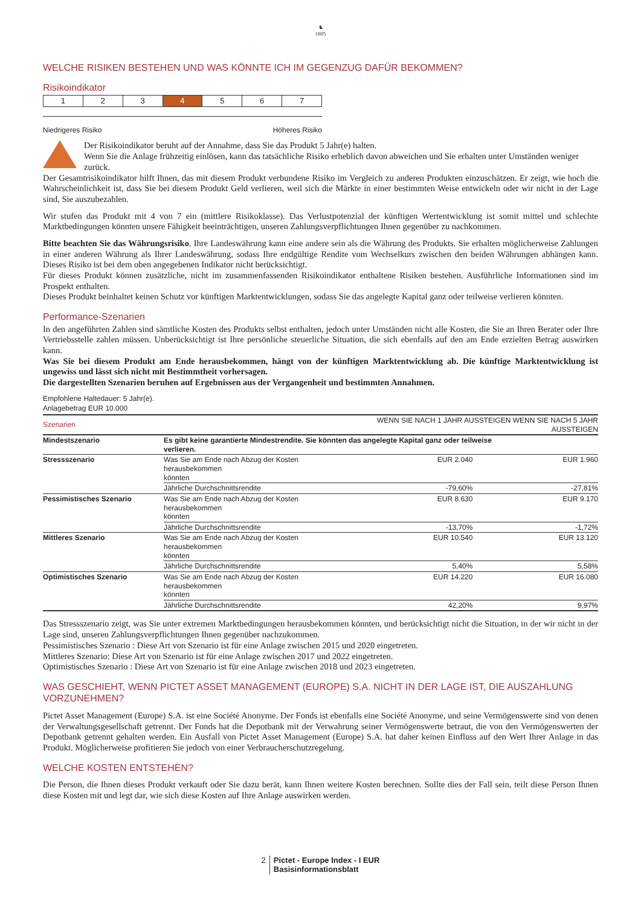♞
1805
WELCHE RISIKEN BESTEHEN UND WAS KÖNNTE ICH IM GEGENZUG DAFÜR BEKOMMEN?
Risikoindikator
| 1 | 2 | 3 | 4 | 5 | 6 | 7 |
Niedrigeres Risiko Höheres Risiko
Der Risikoindikator beruht auf der Annahme, dass Sie das Produkt 5 Jahr(e) halten.
Wenn Sie die Anlage frühzeitig einlösen, kann das tatsächliche Risiko erheblich davon abweichen und Sie erhalten unter Umständen weniger zurück.
Der Gesamtrisikoindikator hilft Ihnen, das mit diesem Produkt verbundene Risiko im Vergleich zu anderen Produkten einzuschätzen. Er zeigt, wie hoch die Wahrscheinlichkeit ist, dass Sie bei diesem Produkt Geld verlieren, weil sich die Märkte in einer bestimmten Weise entwickeln oder wir nicht in der Lage sind, Sie auszubezahlen.
Wir stufen das Produkt mit 4 von 7 ein (mittlere Risikoklasse). Das Verlustpotenzial der künftigen Wertentwicklung ist somit mittel und schlechte Marktbedingungen könnten unsere Fähigkeit beeinträchtigen, unseren Zahlungsverpflichtungen Ihnen gegenüber zu nachkommen.
Bitte beachten Sie das Währungsrisiko. Ihre Landeswährung kann eine andere sein als die Währung des Produkts. Sie erhalten möglicherweise Zahlungen in einer anderen Währung als Ihrer Landeswährung, sodass Ihre endgültige Rendite vom Wechselkurs zwischen den beiden Währungen abhängen kann. Dieses Risiko ist bei dem oben angegebenen Indikator nicht berücksichtigt.
Für dieses Produkt können zusätzliche, nicht im zusammenfassenden Risikoindikator enthaltene Risiken bestehen. Ausführliche Informationen sind im Prospekt enthalten.
Dieses Produkt beinhaltet keinen Schutz vor künftigen Marktentwicklungen, sodass Sie das angelegte Kapital ganz oder teilweise verlieren könnten.
Performance-Szenarien
In den angeführten Zahlen sind sämtliche Kosten des Produkts selbst enthalten, jedoch unter Umständen nicht alle Kosten, die Sie an Ihren Berater oder Ihre Vertriebsstelle zahlen müssen. Unberücksichtigt ist Ihre persönliche steuerliche Situation, die sich ebenfalls auf den am Ende erzielten Betrag auswirken kann.
Was Sie bei diesem Produkt am Ende herausbekommen, hängt von der künftigen Marktentwicklung ab. Die künftige Marktentwicklung ist ungewiss und lässt sich nicht mit Bestimmtheit vorhersagen.
Die dargestellten Szenarien beruhen auf Ergebnissen aus der Vergangenheit und bestimmten Annahmen.
Empfohlene Haltedauer: 5 Jahr(e).
Anlagebetrag EUR 10.000
| Szenarien | | WENN SIE NACH 1 JAHR AUSSTEIGEN WENN SIE NACH 5 JAHR AUSSTEIGEN | |
| --- | --- | --- | --- |
| Mindestszenario | Es gibt keine garantierte Mindestrendite. Sie könnten das angelegte Kapital ganz oder teilweise verlieren. | | |
| Stressszenario | Was Sie am Ende nach Abzug der Kosten herausbekommen könnten | EUR 2.040 | EUR 1.960 |
| | Jährliche Durchschnittsrendite | -79,60% | -27,81% |
| Pessimistisches Szenario | Was Sie am Ende nach Abzug der Kosten herausbekommen könnten | EUR 8.630 | EUR 9.170 |
| | Jährliche Durchschnittsrendite | -13,70% | -1,72% |
| Mittleres Szenario | Was Sie am Ende nach Abzug der Kosten herausbekommen könnten | EUR 10.540 | EUR 13.120 |
| | Jährliche Durchschnittsrendite | 5,40% | 5,58% |
| Optimistisches Szenario | Was Sie am Ende nach Abzug der Kosten herausbekommen könnten | EUR 14.220 | EUR 16.080 |
| | Jährliche Durchschnittsrendite | 42,20% | 9,97% |
Das Stressszenario zeigt, was Sie unter extremen Marktbedingungen herausbekommen könnten, und berücksichtigt nicht die Situation, in der wir nicht in der Lage sind, unseren Zahlungsverpflichtungen Ihnen gegenüber nachzukommen.
Pessimistisches Szenario : Diese Art von Szenario ist für eine Anlage zwischen 2015 und 2020 eingetreten.
Mittleres Szenario: Diese Art von Szenario ist für eine Anlage zwischen 2017 und 2022 eingetreten.
Optimistisches Szenario : Diese Art von Szenario ist für eine Anlage zwischen 2018 und 2023 eingetreten.
WAS GESCHIEHT, WENN PICTET ASSET MANAGEMENT (EUROPE) S.A. NICHT IN DER LAGE IST, DIE AUSZAHLUNG VORZUNEHMEN?
Pictet Asset Management (Europe) S.A. ist eine Société Anonyme. Der Fonds ist ebenfalls eine Société Anonyme, und seine Vermögenswerte sind von denen der Verwaltungsgesellschaft getrennt. Der Fonds hat die Depotbank mit der Verwahrung seiner Vermögenswerte betraut, die von den Vermögenswerten der Depotbank getrennt gehalten werden. Ein Ausfall von Pictet Asset Management (Europe) S.A. hat daher keinen Einfluss auf den Wert Ihrer Anlage in das Produkt. Möglicherweise profitieren Sie jedoch von einer Verbraucherschutzregelung.
WELCHE KOSTEN ENTSTEHEN?
Die Person, die Ihnen dieses Produkt verkauft oder Sie dazu berät, kann Ihnen weitere Kosten berechnen. Sollte dies der Fall sein, teilt diese Person Ihnen diese Kosten mit und legt dar, wie sich diese Kosten auf Ihre Anlage auswirken werden.
2 Pictet - Europe Index - I EUR
Basisinformationsblatt